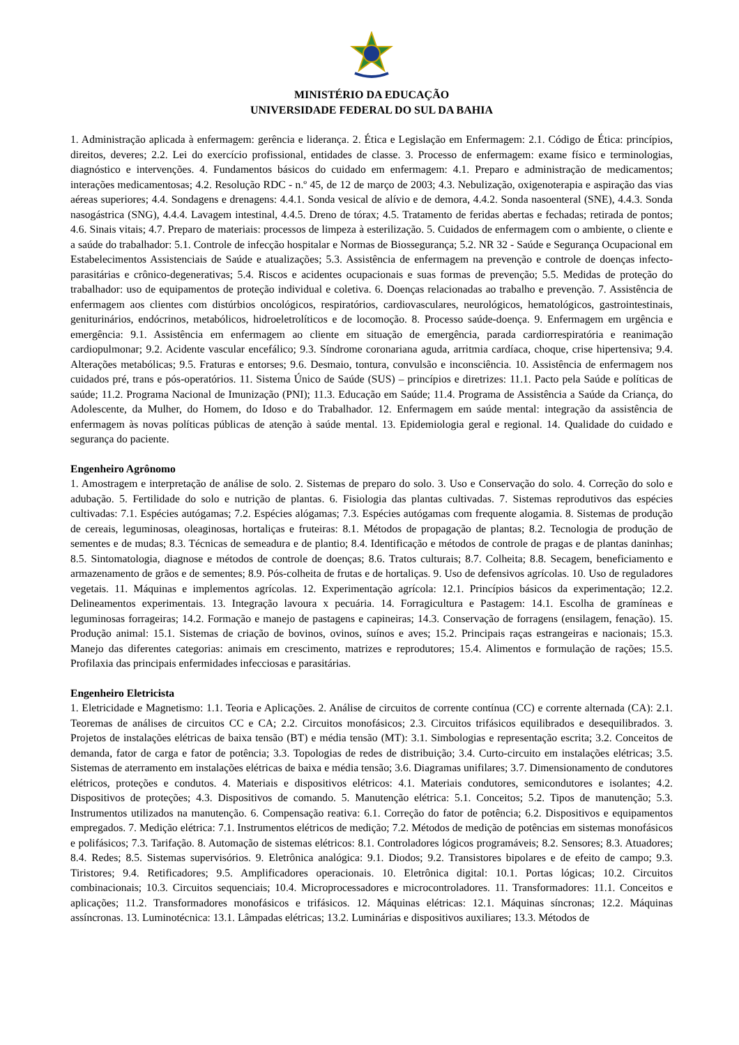MINISTÉRIO DA EDUCAÇÃO
UNIVERSIDADE FEDERAL DO SUL DA BAHIA
1. Administração aplicada à enfermagem: gerência e liderança. 2. Ética e Legislação em Enfermagem: 2.1. Código de Ética: princípios, direitos, deveres; 2.2. Lei do exercício profissional, entidades de classe. 3. Processo de enfermagem: exame físico e terminologias, diagnóstico e intervenções. 4. Fundamentos básicos do cuidado em enfermagem: 4.1. Preparo e administração de medicamentos; interações medicamentosas; 4.2. Resolução RDC - n.º 45, de 12 de março de 2003; 4.3. Nebulização, oxigenoterapia e aspiração das vias aéreas superiores; 4.4. Sondagens e drenagens: 4.4.1. Sonda vesical de alívio e de demora, 4.4.2. Sonda nasoenteral (SNE), 4.4.3. Sonda nasogástrica (SNG), 4.4.4. Lavagem intestinal, 4.4.5. Dreno de tórax; 4.5. Tratamento de feridas abertas e fechadas; retirada de pontos; 4.6. Sinais vitais; 4.7. Preparo de materiais: processos de limpeza à esterilização. 5. Cuidados de enfermagem com o ambiente, o cliente e a saúde do trabalhador: 5.1. Controle de infecção hospitalar e Normas de Biossegurança; 5.2. NR 32 - Saúde e Segurança Ocupacional em Estabelecimentos Assistenciais de Saúde e atualizações; 5.3. Assistência de enfermagem na prevenção e controle de doenças infecto-parasitárias e crônico-degenerativas; 5.4. Riscos e acidentes ocupacionais e suas formas de prevenção; 5.5. Medidas de proteção do trabalhador: uso de equipamentos de proteção individual e coletiva. 6. Doenças relacionadas ao trabalho e prevenção. 7. Assistência de enfermagem aos clientes com distúrbios oncológicos, respiratórios, cardiovasculares, neurológicos, hematológicos, gastrointestinais, geniturinários, endócrinos, metabólicos, hidroeletrolíticos e de locomoção. 8. Processo saúde-doença. 9. Enfermagem em urgência e emergência: 9.1. Assistência em enfermagem ao cliente em situação de emergência, parada cardiorrespiratória e reanimação cardiopulmonar; 9.2. Acidente vascular encefálico; 9.3. Síndrome coronariana aguda, arritmia cardíaca, choque, crise hipertensiva; 9.4. Alterações metabólicas; 9.5. Fraturas e entorses; 9.6. Desmaio, tontura, convulsão e inconsciência. 10. Assistência de enfermagem nos cuidados pré, trans e pós-operatórios. 11. Sistema Único de Saúde (SUS) – princípios e diretrizes: 11.1. Pacto pela Saúde e políticas de saúde; 11.2. Programa Nacional de Imunização (PNI); 11.3. Educação em Saúde; 11.4. Programa de Assistência a Saúde da Criança, do Adolescente, da Mulher, do Homem, do Idoso e do Trabalhador. 12. Enfermagem em saúde mental: integração da assistência de enfermagem às novas políticas públicas de atenção à saúde mental. 13. Epidemiologia geral e regional. 14. Qualidade do cuidado e segurança do paciente.
Engenheiro Agrônomo
1. Amostragem e interpretação de análise de solo. 2. Sistemas de preparo do solo. 3. Uso e Conservação do solo. 4. Correção do solo e adubação. 5. Fertilidade do solo e nutrição de plantas. 6. Fisiologia das plantas cultivadas. 7. Sistemas reprodutivos das espécies cultivadas: 7.1. Espécies autógamas; 7.2. Espécies alógamas; 7.3. Espécies autógamas com frequente alogamia. 8. Sistemas de produção de cereais, leguminosas, oleaginosas, hortaliças e fruteiras: 8.1. Métodos de propagação de plantas; 8.2. Tecnologia de produção de sementes e de mudas; 8.3. Técnicas de semeadura e de plantio; 8.4. Identificação e métodos de controle de pragas e de plantas daninhas; 8.5. Sintomatologia, diagnose e métodos de controle de doenças; 8.6. Tratos culturais; 8.7. Colheita; 8.8. Secagem, beneficiamento e armazenamento de grãos e de sementes; 8.9. Pós-colheita de frutas e de hortaliças. 9. Uso de defensivos agrícolas. 10. Uso de reguladores vegetais. 11. Máquinas e implementos agrícolas. 12. Experimentação agrícola: 12.1. Princípios básicos da experimentação; 12.2. Delineamentos experimentais. 13. Integração lavoura x pecuária. 14. Forragicultura e Pastagem: 14.1. Escolha de gramíneas e leguminosas forrageiras; 14.2. Formação e manejo de pastagens e capineiras; 14.3. Conservação de forragens (ensilagem, fenação). 15. Produção animal: 15.1. Sistemas de criação de bovinos, ovinos, suínos e aves; 15.2. Principais raças estrangeiras e nacionais; 15.3. Manejo das diferentes categorias: animais em crescimento, matrizes e reprodutores; 15.4. Alimentos e formulação de rações; 15.5. Profilaxia das principais enfermidades infecciosas e parasitárias.
Engenheiro Eletricista
1. Eletricidade e Magnetismo: 1.1. Teoria e Aplicações. 2. Análise de circuitos de corrente contínua (CC) e corrente alternada (CA): 2.1. Teoremas de análises de circuitos CC e CA; 2.2. Circuitos monofásicos; 2.3. Circuitos trifásicos equilibrados e desequilibrados. 3. Projetos de instalações elétricas de baixa tensão (BT) e média tensão (MT): 3.1. Simbologias e representação escrita; 3.2. Conceitos de demanda, fator de carga e fator de potência; 3.3. Topologias de redes de distribuição; 3.4. Curto-circuito em instalações elétricas; 3.5. Sistemas de aterramento em instalações elétricas de baixa e média tensão; 3.6. Diagramas unifilares; 3.7. Dimensionamento de condutores elétricos, proteções e condutos. 4. Materiais e dispositivos elétricos: 4.1. Materiais condutores, semicondutores e isolantes; 4.2. Dispositivos de proteções; 4.3. Dispositivos de comando. 5. Manutenção elétrica: 5.1. Conceitos; 5.2. Tipos de manutenção; 5.3. Instrumentos utilizados na manutenção. 6. Compensação reativa: 6.1. Correção do fator de potência; 6.2. Dispositivos e equipamentos empregados. 7. Medição elétrica: 7.1. Instrumentos elétricos de medição; 7.2. Métodos de medição de potências em sistemas monofásicos e polifásicos; 7.3. Tarifação. 8. Automação de sistemas elétricos: 8.1. Controladores lógicos programáveis; 8.2. Sensores; 8.3. Atuadores; 8.4. Redes; 8.5. Sistemas supervisórios. 9. Eletrônica analógica: 9.1. Diodos; 9.2. Transistores bipolares e de efeito de campo; 9.3. Tiristores; 9.4. Retificadores; 9.5. Amplificadores operacionais. 10. Eletrônica digital: 10.1. Portas lógicas; 10.2. Circuitos combinacionais; 10.3. Circuitos sequenciais; 10.4. Microprocessadores e microcontroladores. 11. Transformadores: 11.1. Conceitos e aplicações; 11.2. Transformadores monofásicos e trifásicos. 12. Máquinas elétricas: 12.1. Máquinas síncronas; 12.2. Máquinas assíncronas. 13. Luminotécnica: 13.1. Lâmpadas elétricas; 13.2. Luminárias e dispositivos auxiliares; 13.3. Métodos de